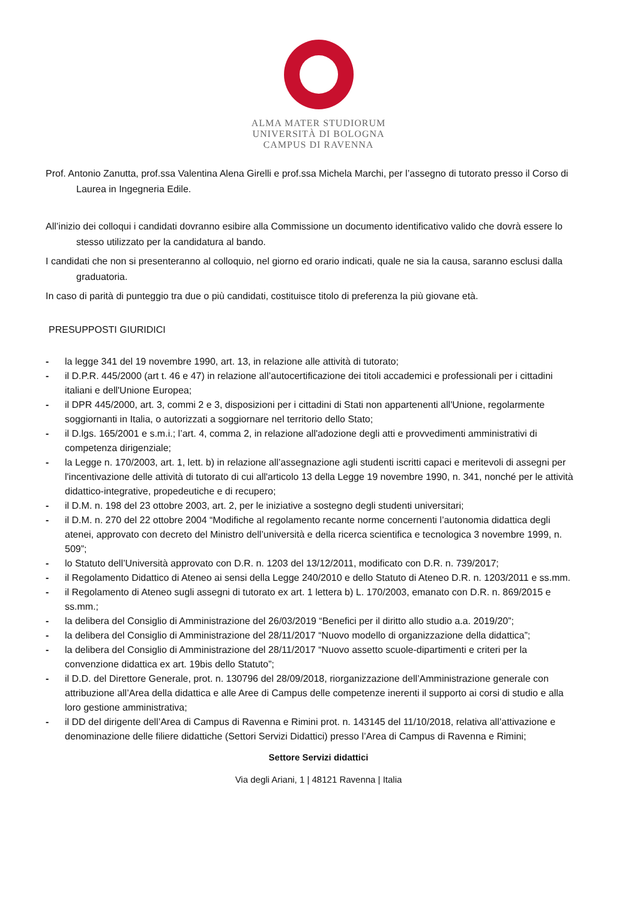ALMA MATER STUDIORUM
UNIVERSITÀ DI BOLOGNA
CAMPUS DI RAVENNA
Prof. Antonio Zanutta, prof.ssa Valentina Alena Girelli e prof.ssa Michela Marchi, per l’assegno di tutorato presso il Corso di Laurea in Ingegneria Edile.
All’inizio dei colloqui i candidati dovranno esibire alla Commissione un documento identificativo valido che dovrà essere lo stesso utilizzato per la candidatura al bando.
I candidati che non si presenteranno al colloquio, nel giorno ed orario indicati, quale ne sia la causa, saranno esclusi dalla graduatoria.
In caso di parità di punteggio tra due o più candidati, costituisce titolo di preferenza la più giovane età.
PRESUPPOSTI GIURIDICI
- la legge 341 del 19 novembre 1990, art. 13, in relazione alle attività di tutorato;
- il D.P.R. 445/2000 (art t. 46 e 47) in relazione all’autocertificazione dei titoli accademici e professionali per i cittadini italiani e dell'Unione Europea;
- il DPR 445/2000, art. 3, commi 2 e 3, disposizioni per i cittadini di Stati non appartenenti all'Unione, regolarmente soggiornanti in Italia, o autorizzati a soggiornare nel territorio dello Stato;
- il D.lgs. 165/2001 e s.m.i.; l’art. 4, comma 2, in relazione all'adozione degli atti e provvedimenti amministrativi di competenza dirigenziale;
- la Legge n. 170/2003, art. 1, lett. b) in relazione all’assegnazione agli studenti iscritti capaci e meritevoli di assegni per l'incentivazione delle attività di tutorato di cui all'articolo 13 della Legge 19 novembre 1990, n. 341, nonché per le attività didattico-integrative, propedeutiche e di recupero;
- il D.M. n. 198 del 23 ottobre 2003, art. 2, per le iniziative a sostegno degli studenti universitari;
- il D.M. n. 270 del 22 ottobre 2004 “Modifiche al regolamento recante norme concernenti l’autonomia didattica degli atenei, approvato con decreto del Ministro dell’università e della ricerca scientifica e tecnologica 3 novembre 1999, n. 509”;
- lo Statuto dell’Università approvato con D.R. n. 1203 del 13/12/2011, modificato con D.R. n. 739/2017;
- il Regolamento Didattico di Ateneo ai sensi della Legge 240/2010 e dello Statuto di Ateneo D.R. n. 1203/2011 e ss.mm.
- il Regolamento di Ateneo sugli assegni di tutorato ex art. 1 lettera b) L. 170/2003, emanato con D.R. n. 869/2015 e ss.mm.;
- la delibera del Consiglio di Amministrazione del 26/03/2019 “Benefici per il diritto allo studio a.a. 2019/20”;
- la delibera del Consiglio di Amministrazione del 28/11/2017 “Nuovo modello di organizzazione della didattica”;
- la delibera del Consiglio di Amministrazione del 28/11/2017 “Nuovo assetto scuole-dipartimenti e criteri per la convenzione didattica ex art. 19bis dello Statuto”;
- il D.D. del Direttore Generale, prot. n. 130796 del 28/09/2018, riorganizzazione dell’Amministrazione generale con attribuzione all’Area della didattica e alle Aree di Campus delle competenze inerenti il supporto ai corsi di studio e alla loro gestione amministrativa;
- il DD del dirigente dell’Area di Campus di Ravenna e Rimini prot. n. 143145 del 11/10/2018, relativa all’attivazione e denominazione delle filiere didattiche (Settori Servizi Didattici) presso l’Area di Campus di Ravenna e Rimini;
Settore Servizi didattici
Via degli Ariani, 1 | 48121 Ravenna | Italia